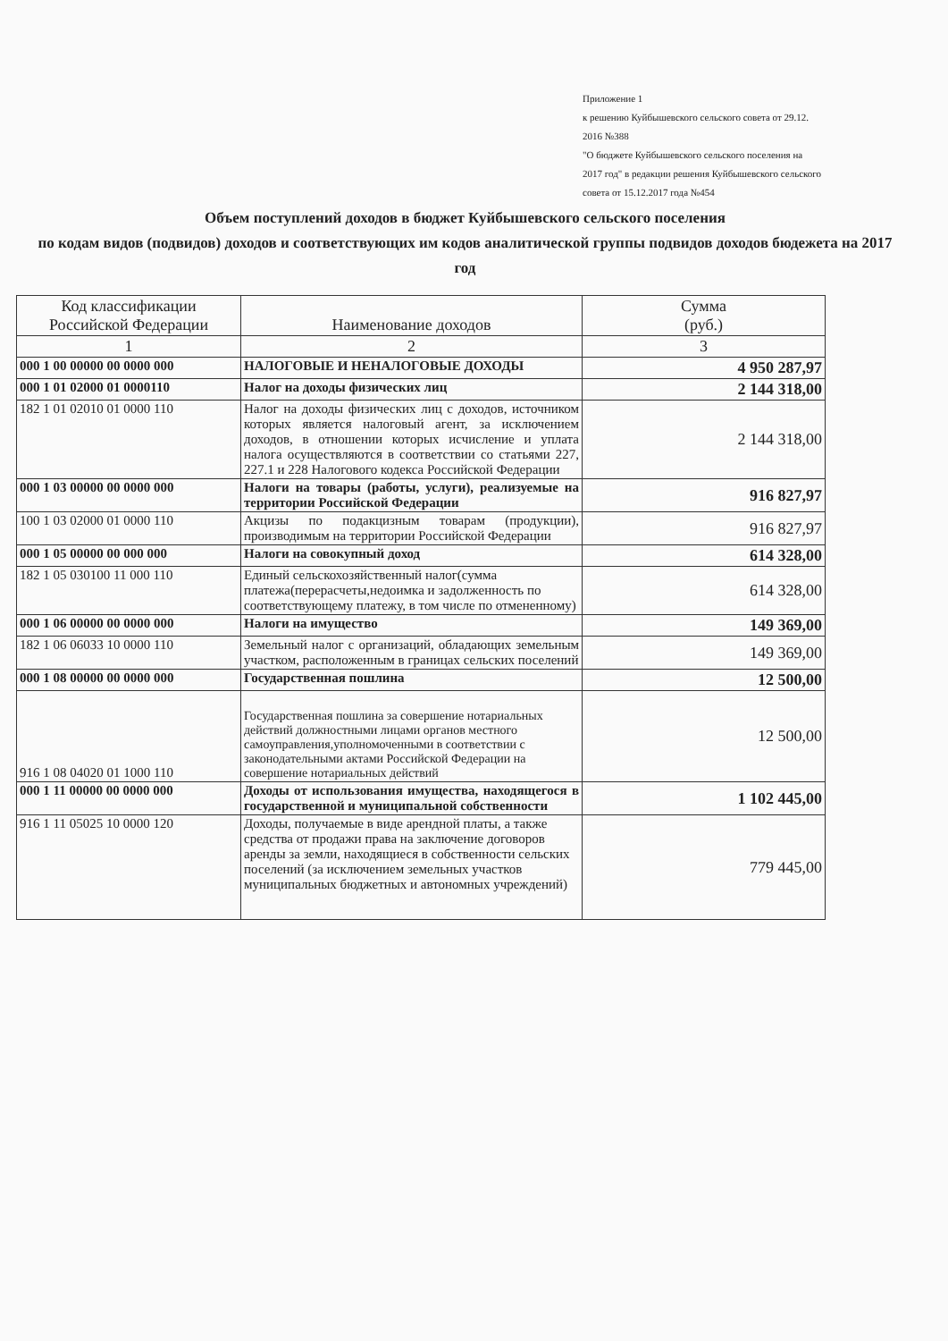Приложение 1
к решению Куйбышевского сельского совета от 29.12. 2016 №388
"О бюджете Куйбышевского сельского поселения на 2017 год" в редакции решения Куйбышевского сельского совета от 15.12.2017 года №454
Объем поступлений доходов в бюджет Куйбышевского сельского поселения
по кодам видов (подвидов) доходов и соответствующих им кодов аналитической группы подвидов доходов бюдежета на 2017 год
| Код классификации Российской Федерации | Наименование доходов | Сумма (руб.) |
| --- | --- | --- |
| 1 | 2 | 3 |
| 000 1 00 00000 00 0000 000 | НАЛОГОВЫЕ И НЕНАЛОГОВЫЕ ДОХОДЫ | 4 950 287,97 |
| 000 1 01 02000 01 0000110 | Налог на доходы физических лиц | 2 144 318,00 |
| 182 1 01 02010 01 0000 110 | Налог на доходы физических лиц с доходов, источником которых является налоговый агент, за исключением доходов, в отношении которых исчисление и уплата налога осуществляются в соответствии со статьями 227, 227.1 и 228 Налогового кодекса Российской Федерации | 2 144 318,00 |
| 000 1 03 00000 00 0000 000 | Налоги на товары (работы, услуги), реализуемые на территории Российской Федерации | 916 827,97 |
| 100 1 03 02000 01 0000 110 | Акцизы по подакцизным товарам (продукции), производимым на территории Российской Федерации | 916 827,97 |
| 000 1 05 00000 00 000 000 | Налоги на совокупный доход | 614 328,00 |
| 182 1 05 030100 11 000 110 | Единый сельскохозяйственный налог(сумма платежа(перерасчеты,недоимка и задолженность по соответствующему платежу, в том числе по отмененному) | 614 328,00 |
| 000 1 06 00000 00 0000 000 | Налоги на имущество | 149 369,00 |
| 182 1 06 06033 10 0000 110 | Земельный налог с организаций, обладающих земельным участком, расположенным в границах сельских поселений | 149 369,00 |
| 000 1 08 00000 00 0000 000 | Государственная пошлина | 12 500,00 |
| 916 1 08 04020 01 1000 110 | Государственная пошлина за совершение нотариальных действий должностными лицами органов местного самоуправления,уполномоченными в соответствии с законодательными актами Российской Федерации на совершение нотариальных действий | 12 500,00 |
| 000 1 11 00000 00 0000 000 | Доходы от использования имущества, находящегося в государственной и муниципальной собственности | 1 102 445,00 |
| 916 1 11 05025 10 0000 120 | Доходы, получаемые в виде арендной платы, а также средства от продажи права на заключение договоров аренды за земли, находящиеся в собственности сельских поселений (за исключением земельных участков муниципальных бюджетных и автономных учреждений) | 779 445,00 |